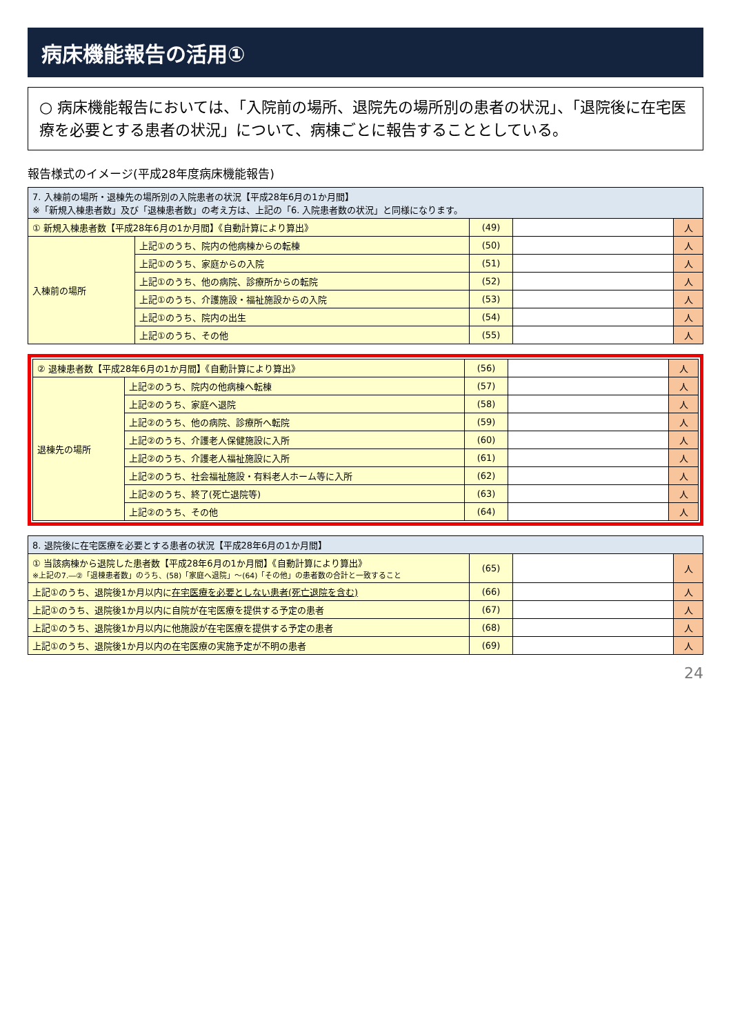病床機能報告の活用①
○ 病床機能報告においては、「入院前の場所、退院先の場所別の患者の状況」、「退院後に在宅医療を必要とする患者の状況」について、病棟ごとに報告することとしている。
報告様式のイメージ(平成28年度病床機能報告)
| 7. 入棟前の場所・退棟先の場所別の入院患者の状況【平成28年6月の1か月間】 ※「新規入棟患者数」及び「退棟患者数」の考え方は、上記の「6. 入院患者数の状況」と同様になります。 | | | | |
| --- | --- | --- | --- | --- |
| ① 新規入棟患者数【平成28年6月の1か月間】《自動計算により算出》 | | (49) | | 人 |
| 入棟前の場所 | 上記①のうち、院内の他病棟からの転棟 | (50) | | 人 |
| | 上記①のうち、家庭からの入院 | (51) | | 人 |
| | 上記①のうち、他の病院、診療所からの転院 | (52) | | 人 |
| | 上記①のうち、介護施設・福祉施設からの入院 | (53) | | 人 |
| | 上記①のうち、院内の出生 | (54) | | 人 |
| | 上記①のうち、その他 | (55) | | 人 |
| ② 退棟患者数【平成28年6月の1か月間】《自動計算により算出》 | | (56) | | 人 |
| 退棟先の場所 | 上記②のうち、院内の他病棟へ転棟 | (57) | | 人 |
| | 上記②のうち、家庭へ退院 | (58) | | 人 |
| | 上記②のうち、他の病院、診療所へ転院 | (59) | | 人 |
| | 上記②のうち、介護老人保健施設に入所 | (60) | | 人 |
| | 上記②のうち、介護老人福祉施設に入所 | (61) | | 人 |
| | 上記②のうち、社会福祉施設・有料老人ホーム等に入所 | (62) | | 人 |
| | 上記②のうち、終了(死亡退院等) | (63) | | 人 |
| | 上記②のうち、その他 | (64) | | 人 |
| 8. 退院後に在宅医療を必要とする患者の状況【平成28年6月の1か月間】 | | | |
| --- | --- | --- | --- |
| ① 当該病棟から退院した患者数【平成28年6月の1か月間】《自動計算により算出》 ※上記の7.―②「退棟患者数」のうち、(58)「家庭へ退院」～(64)「その他」の患者数の合計と一致すること | (65) | | 人 |
| 上記①のうち、退院後1か月以内に 在宅医療を必要としない患者(死亡退院を含む) | (66) | | 人 |
| 上記①のうち、退院後1か月以内に自院が在宅医療を提供する予定の患者 | (67) | | 人 |
| 上記①のうち、退院後1か月以内に他施設が在宅医療を提供する予定の患者 | (68) | | 人 |
| 上記①のうち、退院後1か月以内の在宅医療の実施予定が不明の患者 | (69) | | 人 |
24